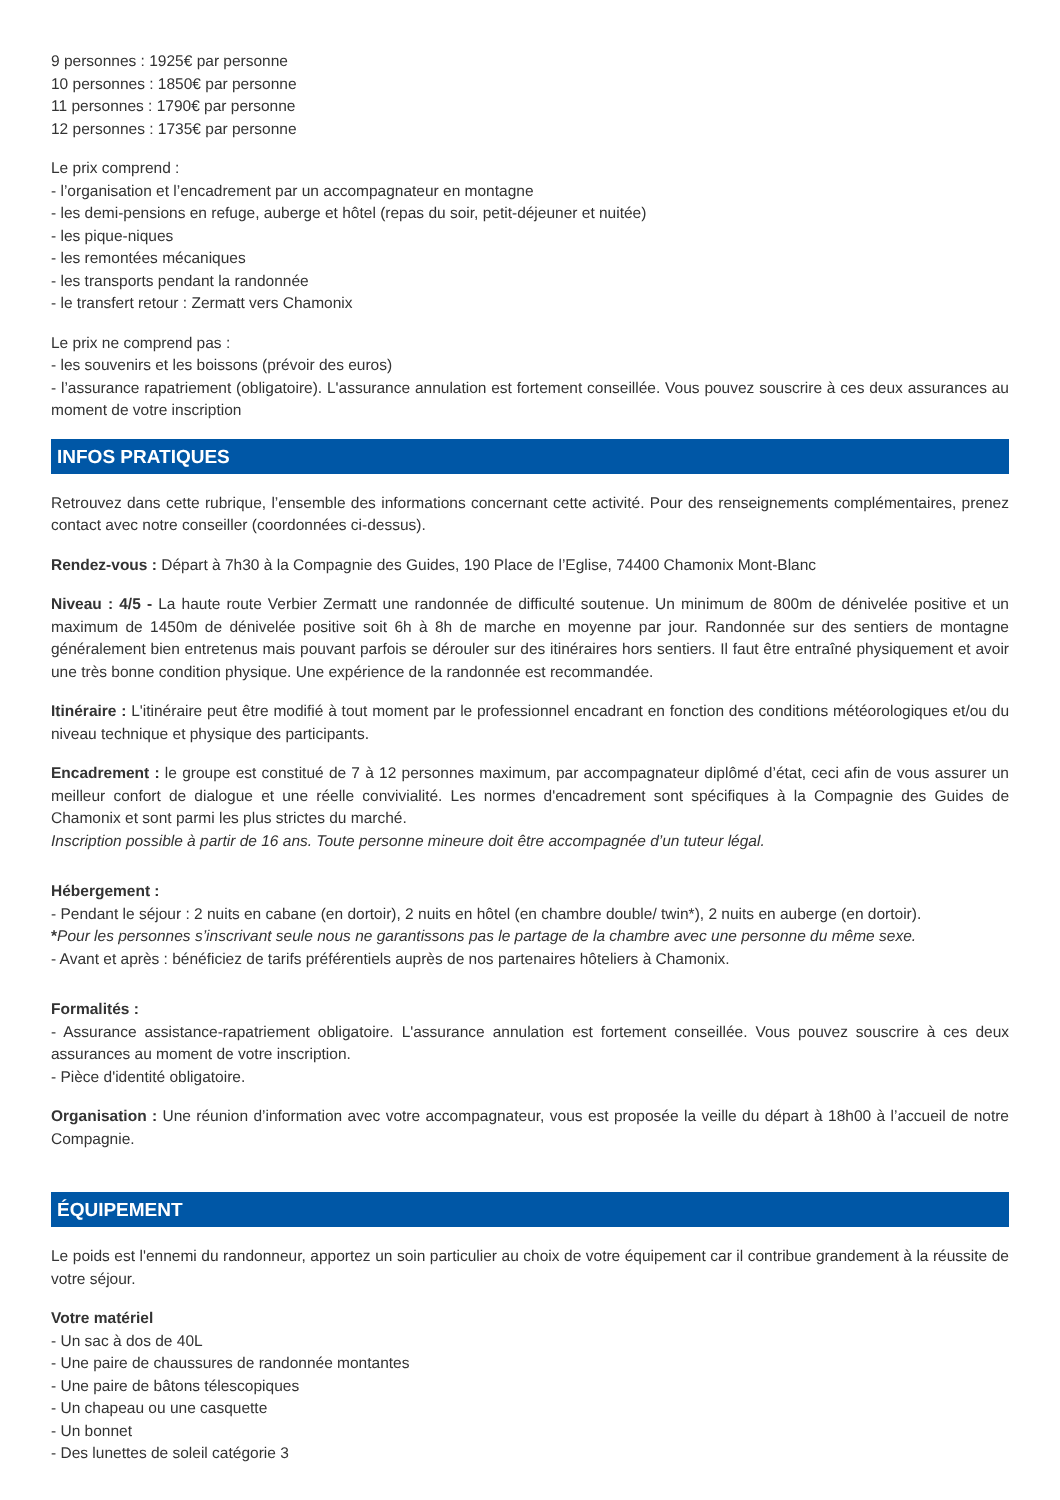9 personnes : 1925€ par personne
10 personnes : 1850€ par personne
11 personnes : 1790€ par personne
12 personnes : 1735€ par personne
Le prix comprend :
- l’organisation et l’encadrement par un accompagnateur en montagne
- les demi-pensions en refuge, auberge et hôtel (repas du soir, petit-déjeuner et nuitée)
- les pique-niques
- les remontées mécaniques
- les transports pendant la randonnée
- le transfert retour : Zermatt vers Chamonix
Le prix ne comprend pas :
- les souvenirs et les boissons (prévoir des euros)
- l’assurance rapatriement (obligatoire). L'assurance annulation est fortement conseillée. Vous pouvez souscrire à ces deux assurances au moment de votre inscription
INFOS PRATIQUES
Retrouvez dans cette rubrique, l’ensemble des informations concernant cette activité. Pour des renseignements complémentaires, prenez contact avec notre conseiller (coordonnées ci-dessus).
Rendez-vous : Départ à 7h30 à la Compagnie des Guides, 190 Place de l’Eglise, 74400 Chamonix Mont-Blanc
Niveau : 4/5 - La haute route Verbier Zermatt une randonnée de difficulté soutenue. Un minimum de 800m de dénivelée positive et un maximum de 1450m de dénivelée positive soit 6h à 8h de marche en moyenne par jour. Randonnée sur des sentiers de montagne généralement bien entretenus mais pouvant parfois se dérouler sur des itinéraires hors sentiers. Il faut être entraîné physiquement et avoir une très bonne condition physique. Une expérience de la randonnée est recommandée.
Itinéraire : L'itinéraire peut être modifié à tout moment par le professionnel encadrant en fonction des conditions météorologiques et/ou du niveau technique et physique des participants.
Encadrement : le groupe est constitué de 7 à 12 personnes maximum, par accompagnateur diplômé d’état, ceci afin de vous assurer un meilleur confort de dialogue et une réelle convivialité. Les normes d'encadrement sont spécifiques à la Compagnie des Guides de Chamonix et sont parmi les plus strictes du marché.
Inscription possible à partir de 16 ans. Toute personne mineure doit être accompagnée d’un tuteur légal.
Hébergement :
- Pendant le séjour : 2 nuits en cabane (en dortoir), 2 nuits en hôtel (en chambre double/ twin*), 2 nuits en auberge (en dortoir).
*Pour les personnes s’inscrivant seule nous ne garantissons pas le partage de la chambre avec une personne du même sexe.
- Avant et après : bénéficiez de tarifs préférentiels auprès de nos partenaires hôteliers à Chamonix.
Formalités :
- Assurance assistance-rapatriement obligatoire. L'assurance annulation est fortement conseillée. Vous pouvez souscrire à ces deux assurances au moment de votre inscription.
- Pièce d'identité obligatoire.
Organisation : Une réunion d’information avec votre accompagnateur, vous est proposée la veille du départ à 18h00 à l’accueil de notre Compagnie.
ÉQUIPEMENT
Le poids est l'ennemi du randonneur, apportez un soin particulier au choix de votre équipement car il contribue grandement à la réussite de votre séjour.
Votre matériel
- Un sac à dos de 40L
- Une paire de chaussures de randonnée montantes
- Une paire de bâtons télescopiques
- Un chapeau ou une casquette
- Un bonnet
- Des lunettes de soleil catégorie 3